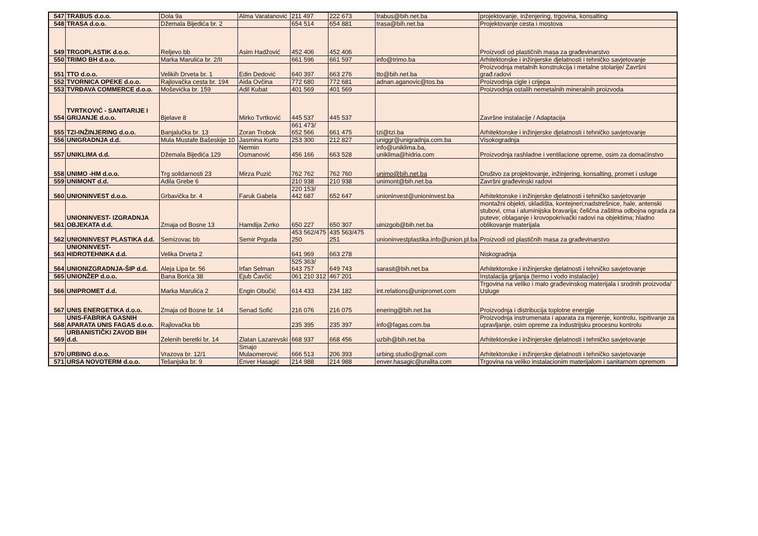| 547 | TRABUS d.o.o. | Dola 9a | Alma Varatanović | 211 497 | 222 673 | trabus@bih.net.ba | projektovanje, inženjering, trgovina, konsalting |
| 548 | TRASA d.o.o. | Džemala Bijedića br. 2 | | 654 514 | 654 881 | trasa@bih.net.ba | Projektovanje cesta i mostova |
| 549 | TRGOPLASTIK d.o.o. | Reljevo bb | Asim Hadžović | 452 406 | 452 406 | | Proizvodi od plastičnih masa za građevinarstvo |
| 550 | TRIMO BH d.o.o. | Marka Marulića br. 2/II | | 661 596 | 661 597 | info@trimo.ba | Arhitektonske i inžinjerske djelatnosti i tehničko savjetovanje |
| 551 | TTO d.o.o. | Velikih Drveta br. 1 | Edin Dedović | 640 397 | 663 276 | tto@bih.net.ba | Proizvodnja metalnih konstrukcija i metalne stolarije/ Završni građ.radovi |
| 552 | TVORNICA OPEKE d.o.o. | Rajlovačka cesta br. 194 | Aida Ovčina | 772 680 | 772 681 | adnan.aganovic@tos.ba | Proizvodnja cigle i crijepa |
| 553 | TVRĐAVA COMMERCE d.o.o. | Moševićka br. 159 | Adil Kubat | 401 569 | 401 569 | | Proizvodnja ostalih nemetalnih mineralnih proizvoda |
| 554 | TVRTKOVIĆ - SANITARIJE I GRIJANJE d.o.o. | Bjelave 8 | Mirko Tvrtković | 445 537 | 445 537 | | Završne instalacije / Adaptacija |
| 555 | TZI-INŽINJERING d.o.o. | Banjalučka br. 13 | Zoran Trobok | 661 473/ 652 566 | 661 475 | tzi@tzi.ba | Arhitektonske i inžinjerske djelatnosti i tehničko savjetovanje |
| 556 | UNIGRADNJA d.d. | Mula Mustafe Bašeskije 10 | Jasmina Kurto | 253 300 | 212 827 | uniggr@unigradnja.com.ba | Visokogradnja |
| 557 | UNIKLIMA d.d. | Džemala Bijedića 129 | Nermin Osmanović | 456 166 | 663 528 | info@uniklima.ba, uniklima@hidria.com | Proizvodnja rashladne i ventilacione opreme, osim za domaćinstvo |
| 558 | UNIMO -HM d.o.o. | Trg solidarnosti 23 | Mirza Puzić | 762 762 | 762 760 | unimo@bih.net.ba | Društvo za projektovanje, inžinjering, konsalting, promet i usluge |
| 559 | UNIMONT d.d. | Adila Grebe 6 | | 210 938 | 210 938 | unimont@bih.net.ba | Završni građevinski radovi |
| 560 | UNIONINVEST d.o.o. | Grbavička br. 4 | Faruk Gabela | 220 153/ 442 687 | 652 647 | unioninvest@unioninvest.ba | Arhitektonske i inžinjerske djelatnosti i tehničko savjetovanje |
| 561 | UNIONINVEST- IZGRADNJA OBJEKATA d.d. | Zmaja od Bosne 13 | Hamdija Zvrko | 650 227 | 650 307 | uinizgob@bih.net.ba | montažni objekti, skladišta, kontejneri;nadstrešnice, hale, antenski stubovi, crna i aluminijska bravarija; čelična zaštitna odbojna ograda za puteve; oblaganje i krovopokrivački radovi na objektima; hladno oblikovanje materijala |
| 562 | UNIONINVEST PLASTIKA d.d. | Semizovac bb | Semir Prguda | 453 562/475 250 | 435 563/475 251 | unioninvestplastika.info@union.pl.ba | Proizvodi od plastičnih masa za građevinarstvo |
| 563 | UNIONINVEST- HIDROTEHNIKA d.d. | Velika Drveta 2 | | 641 969 | 663 278 | | Niskogradnja |
| 564 | UNIONIZGRADNJA-ŠIP d.d. | Aleja Lipa br. 56 | Irfan Selman | 525 363/ 643 757 | 649 743 | sarasit@bih.net.ba | Arhitektonske i inžinjerske djelatnosti i tehničko savjetovanje |
| 565 | UNIONŽEP d.o.o. | Bana Borića 38 | Ejub Čavčić | 061 210 312 | 467 201 | | Instalacija grijanja (termo i vodo instalacije) |
| 566 | UNIPROMET d.d. | Marka Marulića 2 | Engin Obučić | 614 433 | 234 182 | int.relations@unipromet.com | Trgovina na veliko i malo građevinskog materijala i srodnih proizvoda/ Usluge |
| 567 | UNIS ENERGETIKA d.o.o. | Zmaja od Bosne br. 14 | Senad Sofić | 216 076 | 216 075 | enering@bih.net.ba | Proizvodnja i distribucija toplotne energije |
| 568 | UNIS-FABRIKA GASNIH APARATA UNIS FAGAS d.o.o. | Rajlovačka bb | | 235 395 | 235 397 | info@fagas.com.ba | Proizvodnja instrumenata i aparata za mjerenje, kontrolu, ispitivanje za upravljanje, osim opreme za industrijsku procesnu kontrolu |
| 569 | URBANISTIČKI ZAVOD BIH d.d. | Zelenih beretki br. 14 | Zlatan Lazarevski | 668 937 | 668 456 | uzbih@bih.net.ba | Arhitektonske i inžinjerske djelatnosti i tehničko savjetovanje |
| 570 | URBING d.o.o. | Vrazova br. 12/1 | Smajo Mulaomerović | 666 513 | 206 393 | urbing.studio@gmail.com | Arhitektonske i inžinjerske djelatnosti i tehničko savjetovanje |
| 571 | URSA NOVOTERM d.o.o. | Tešanjska br. 9 | Enver Hasagić | 214 988 | 214 988 | enver.hasagic@uralita.com | Trgovina na veliko instalacionim materijalom i sanitarnom opremom |